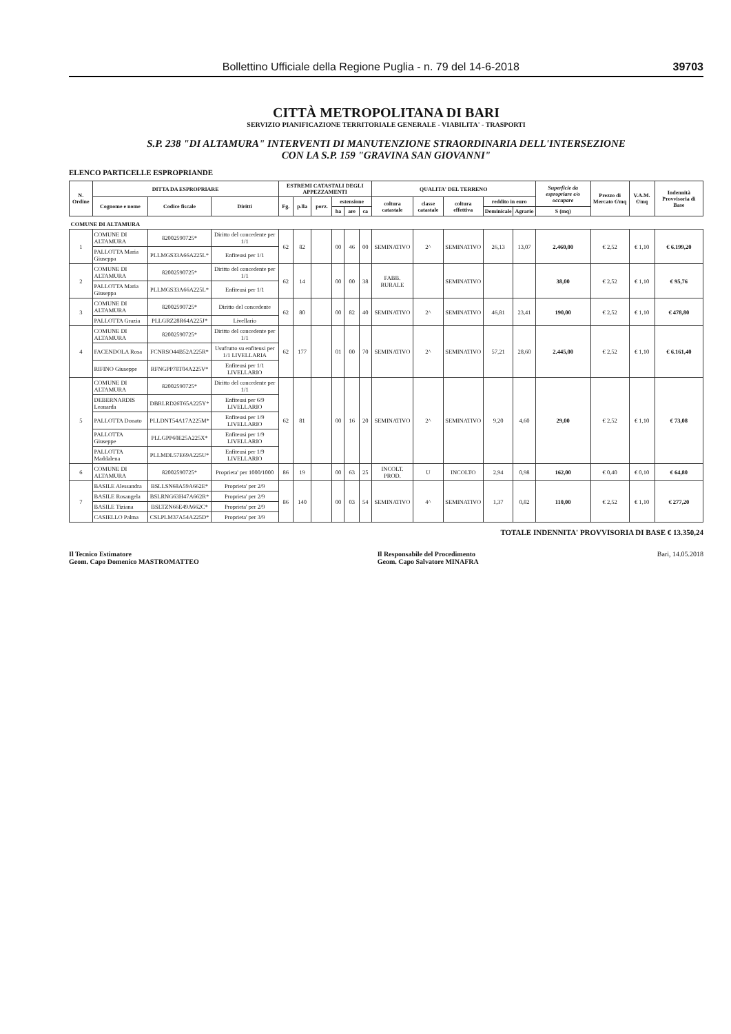Bollettino Ufficiale della Regione Puglia - n. 79 del 14-6-2018 39703
CITTÀ METROPOLITANA DI BARI
SERVIZIO PIANIFICAZIONE TERRITORIALE GENERALE - VIABILITA' - TRASPORTI
S.P. 238 "DI ALTAMURA" INTERVENTI DI MANUTENZIONE STRAORDINARIA DELL'INTERSEZIONE
CON LA S.P. 159 "GRAVINA SAN GIOVANNI"
ELENCO PARTICELLE ESPROPRIANDE
| N. Ordine | DITTA DA ESPROPRIARE | | | ESTREMI CATASTALI DEGLI APPEZZAMENTI | | | | | | QUALITA' DEL TERRENO | | | | | Superficie da espropriare e/o occupare | Prezzo di Mercato €/mq | V.A.M. €/mq | Indennità Provvisoria di Base |
| --- | --- | --- | --- | --- | --- | --- | --- | --- | --- | --- | --- | --- | --- | --- | --- | --- | --- | --- |
| | Cognome e nome | Codice fiscale | Diritti | Fg. | p.lla | porz. | estensione | | | coltura catastale | classe catastale | coltura effettiva | reddito in euro | | | | | |
| | | | | | | | ha | are | ca | | | | Dominicale | Agrario | S (mq) | | | |
| COMUNE DI ALTAMURA | | | | | | | | | | | | | | | | | | |
| 1 | COMUNE DI ALTAMURA | 82002590725* | Diritto del concedente per 1/1 | 62 | 82 | | 00 | 46 | 00 | SEMINATIVO | 2^ | SEMINATIVO | 26,13 | 13,07 | 2.460,00 | € 2,52 | € 1,10 | € 6.199,20 |
| | PALLOTTA Maria Giuseppa | PLLMGS33A66A225L* | Enfiteusi per 1/1 | | | | | | | | | | | | | | | |
| 2 | COMUNE DI ALTAMURA | 82002590725* | Diritto del concedente per 1/1 | 62 | 14 | | 00 | 00 | 38 | FABB. RURALE | | SEMINATIVO | | | 38,00 | € 2,52 | € 1,10 | € 95,76 |
| | PALLOTTA Maria Giuseppa | PLLMGS33A66A225L* | Enfiteusi per 1/1 | | | | | | | | | | | | | | | |
| 3 | COMUNE DI ALTAMURA | 82002590725* | Diritto del concedente | 62 | 80 | | 00 | 82 | 40 | SEMINATIVO | 2^ | SEMINATIVO | 46,81 | 23,41 | 190,00 | € 2,52 | € 1,10 | € 478,80 |
| | PALLOTTA Grazia | PLLGRZ28R64A225J* | Livellario | | | | | | | | | | | | | | | |
| 4 | COMUNE DI ALTAMURA | 82002590725* | Diritto del concedente per 1/1 | 62 | 177 | | 01 | 00 | 70 | SEMINATIVO | 2^ | SEMINATIVO | 57,21 | 28,60 | 2.445,00 | € 2,52 | € 1,10 | € 6.161,40 |
| | FACENDOLA Rosa | FCNRSO44B52A225R* | Usufrutto su enfiteusi per 1/1 LIVELLARIA | | | | | | | | | | | | | | | |
| | RIFINO Giuseppe | RFNGPP78T04A225V* | Enfiteusi per 1/1 LIVELLARIO | | | | | | | | | | | | | | | |
| 5 | COMUNE DI ALTAMURA | 82002590725* | Diritto del concedente per 1/1 | 62 | 81 | | 00 | 16 | 20 | SEMINATIVO | 2^ | SEMINATIVO | 9,20 | 4,60 | 29,00 | € 2,52 | € 1,10 | € 73,08 |
| | DEBERNARDIS Leonarda | DBRLRD26T65A225Y* | Enfiteusi per 6/9 LIVELLARIO | | | | | | | | | | | | | | | |
| | PALLOTTA Donato | PLLDNT54A17A225M* | Enfiteusi per 1/9 LIVELLARIO | | | | | | | | | | | | | | | |
| | PALLOTTA Giuseppe | PLLGPP60E25A225X* | Enfiteusi per 1/9 LIVELLARIO | | | | | | | | | | | | | | | |
| | PALLOTTA Maddalena | PLLMDL57E69A225U* | Enfiteusi per 1/9 LIVELLARIO | | | | | | | | | | | | | | | |
| 6 | COMUNE DI ALTAMURA | 82002590725* | Proprieta' per 1000/1000 | 86 | 19 | | 00 | 63 | 25 | INCOLT. PROD. | U | INCOLTO | 2,94 | 0,98 | 162,00 | € 0,40 | € 0,10 | € 64,80 |
| 7 | BASILE Alessandra | BSLLSN68A59A662E* | Proprieta' per 2/9 | 86 | 140 | | 00 | 03 | 54 | SEMINATIVO | 4^ | SEMINATIVO | 1,37 | 0,82 | 110,00 | € 2,52 | € 1,10 | € 277,20 |
| | BASILE Rosangela | BSLRNG63H47A662R* | Proprieta' per 2/9 | | | | | | | | | | | | | | | |
| | BASILE Tiziana | BSLTZN66E49A662C* | Proprieta' per 2/9 | | | | | | | | | | | | | | | |
| | CASIELLO Palma | CSLPLM37A54A225D* | Proprieta' per 3/9 | | | | | | | | | | | | | | | |
TOTALE INDENNITA' PROVVISORIA DI BASE € 13.350,24
Il Tecnico Estimatore
Geom. Capo Domenico MASTROMATTEO
Il Responsabile del Procedimento
Geom. Capo Salvatore MINAFRA
Bari, 14.05.2018